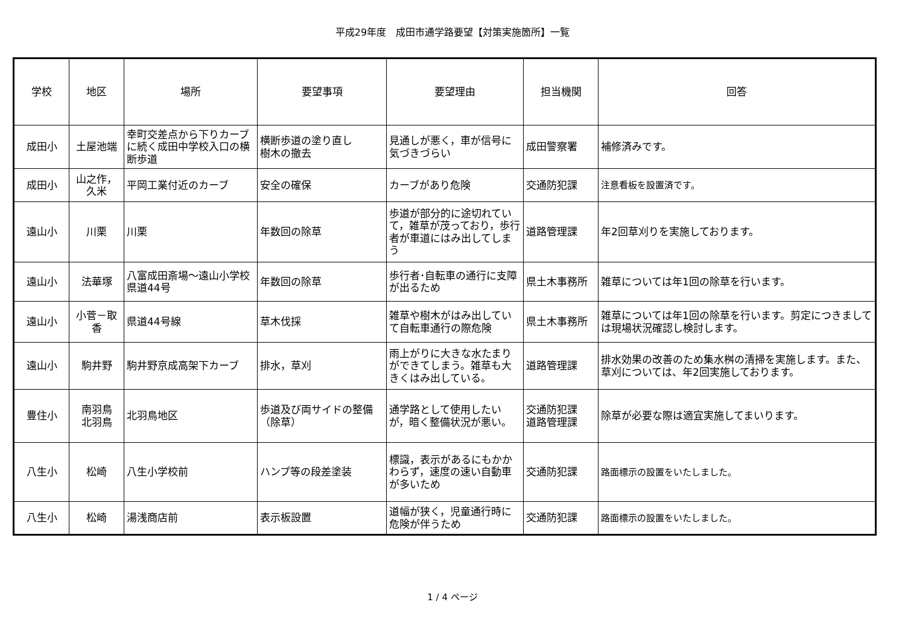平成29年度　成田市通学路要望【対策実施箇所】一覧
| 学校 | 地区 | 場所 | 要望事項 | 要望理由 | 担当機関 | 回答 |
| --- | --- | --- | --- | --- | --- | --- |
| 成田小 | 土屋池端 | 幸町交差点から下りカーブに続く成田中学校入口の横断歩道 | 横断歩道の塗り直し 樹木の撤去 | 見通しが悪く，車が信号に気づきづらい | 成田警察署 | 補修済みです。 |
| 成田小 | 山之作，久米 | 平岡工業付近のカーブ | 安全の確保 | カーブがあり危険 | 交通防犯課 | 注意看板を設置済です。 |
| 遠山小 | 川栗 | 川栗 | 年数回の除草 | 歩道が部分的に途切れていて，雑草が茂っており，歩行者が車道にはみ出してしまう | 道路管理課 | 年2回草刈りを実施しております。 |
| 遠山小 | 法華塚 | 八富成田斎場～遠山小学校 県道44号 | 年数回の除草 | 歩行者･自転車の通行に支障が出るため | 県土木事務所 | 雑草については年1回の除草を行います。 |
| 遠山小 | 小菅－取香 | 県道44号線 | 草木伐採 | 雑草や樹木がはみ出していて自転車通行の際危険 | 県土木事務所 | 雑草については年1回の除草を行います。剪定につきましては現場状況確認し検討します。 |
| 遠山小 | 駒井野 | 駒井野京成高架下カーブ | 排水，草刈 | 雨上がりに大きな水たまりができてしまう。雑草も大きくはみ出している。 | 道路管理課 | 排水効果の改善のため集水桝の清掃を実施します。また、草刈については、年2回実施しております。 |
| 豊住小 | 南羽鳥 北羽鳥 | 北羽鳥地区 | 歩道及び両サイドの整備（除草） | 通学路として使用したいが，暗く整備状況が悪い。 | 交通防犯課 道路管理課 | 除草が必要な際は適宜実施してまいります。 |
| 八生小 | 松崎 | 八生小学校前 | ハンプ等の段差塗装 | 標識，表示があるにもかかわらず，速度の速い自動車が多いため | 交通防犯課 | 路面標示の設置をいたしました。 |
| 八生小 | 松崎 | 湯浅商店前 | 表示板設置 | 道幅が狭く，児童通行時に危険が伴うため | 交通防犯課 | 路面標示の設置をいたしました。 |
1 / 4 ページ